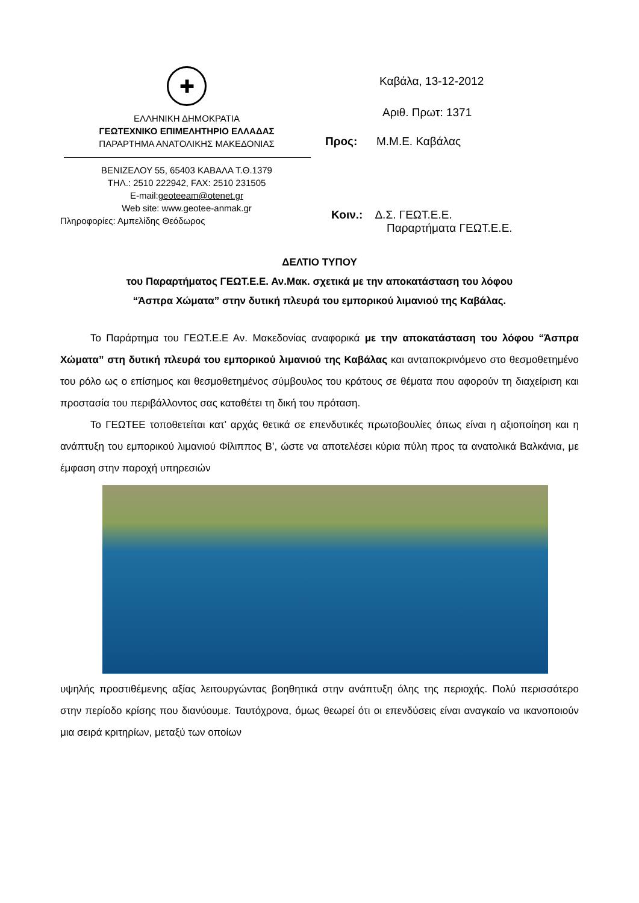✚
ΕΛΛΗΝΙΚΗ ΔΗΜΟΚΡΑΤΙΑ
ΓΕΩΤΕΧΝΙΚΟ ΕΠΙΜΕΛΗΤΗΡΙΟ ΕΛΛΑΔΑΣ
ΠΑΡΑΡΤΗΜΑ ΑΝΑΤΟΛΙΚΗΣ ΜΑΚΕΔΟΝΙΑΣ
ΒΕΝΙΖΕΛΟΥ 55, 65403 ΚΑΒΑΛΑ Τ.Θ.1379
ΤΗΛ.: 2510 222942, FAX: 2510 231505
E-mail:geoteeam@otenet.gr
Web site: www.geotee-anmak.gr
Πληροφορίες: Αμπελίδης Θεόδωρος
Καβάλα, 13-12-2012
Αριθ. Πρωτ: 1371
Προς: Μ.Μ.Ε. Καβάλας
Κοιν.: Δ.Σ. ΓΕΩΤ.Ε.Ε.
Παραρτήματα ΓΕΩΤ.Ε.Ε.
ΔΕΛΤΙΟ ΤΥΠΟΥ
του Παραρτήματος ΓΕΩΤ.Ε.Ε. Αν.Μακ. σχετικά με την αποκατάσταση του λόφου
“Άσπρα Χώματα” στην δυτική πλευρά του εμπορικού λιμανιού της Καβάλας.
Το Παράρτημα του ΓΕΩΤ.Ε.Ε Αν. Μακεδονίας αναφορικά με την αποκατάσταση του λόφου “Άσπρα Χώματα” στη δυτική πλευρά του εμπορικού λιμανιού της Καβάλας και ανταποκρινόμενο στο θεσμοθετημένο του ρόλο ως ο επίσημος και θεσμοθετημένος σύμβουλος του κράτους σε θέματα που αφορούν τη διαχείριση και προστασία του περιβάλλοντος σας καταθέτει τη δική του πρόταση.
Το ΓΕΩΤΕΕ τοποθετείται κατ’ αρχάς θετικά σε επενδυτικές πρωτοβουλίες όπως είναι η αξιοποίηση και η ανάπτυξη του εμπορικού λιμανιού Φίλιππος Β’, ώστε να αποτελέσει κύρια πύλη προς τα ανατολικά Βαλκάνια, με έμφαση στην παροχή υπηρεσιών
υψηλής προστιθέμενης αξίας λειτουργώντας βοηθητικά στην ανάπτυξη όλης της περιοχής. Πολύ περισσότερο στην περίοδο κρίσης που διανύουμε. Ταυτόχρονα, όμως θεωρεί ότι οι επενδύσεις είναι αναγκαίο να ικανοποιούν μια σειρά κριτηρίων, μεταξύ των οποίων